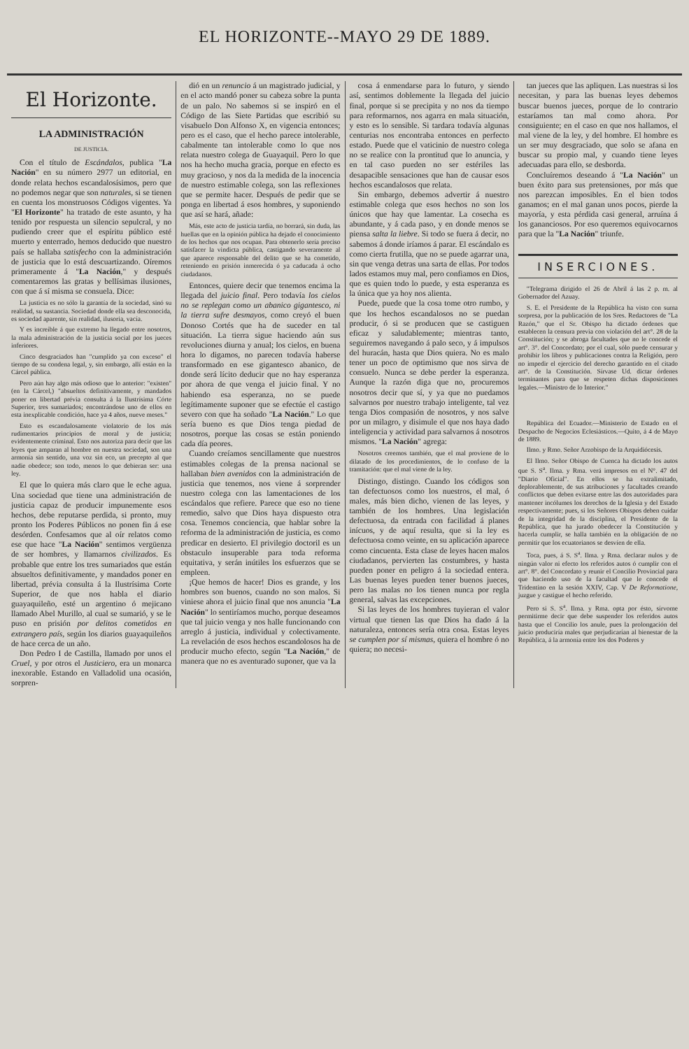EL HORIZONTE--MAYO 29 DE 1889.
El Horizonte.
LA ADMINISTRACIÓN
DE JUSTICIA.
Con el título de Escándalos, publica "La Nación" en su número 2977 un editorial, en donde relata hechos escandalosísimos, pero que no podemos negar que son naturales, si se tienen en cuenta los monstruosos Códigos vigentes. Ya "El Horizonte" ha tratado de este asunto, y ha tenido por respuesta un silencio sepulcral, y no pudiendo creer que el espíritu público esté muerto y enterrado, hemos deducido que nuestro país se hallaba satisfecho con la administración de justicia que lo está descuartizando. Oíremos primeramente á "La Nación," y después comentaremos las gratas y bellísimas ilusiones, con que á sí misma se consuela. Dice:
La justicia es no sólo la garantía de la sociedad, sinó su realidad, su sustancia. Sociedad donde ella sea desconocida, es sociedad aparente, sin realidad, ilusoria, vacía.
Y es increíble á que extremo ha llegado entre nosotros, la mala administración de la justicia social por los jueces inferiores.
Cinco desgraciados han "cumplido ya con exceso" el tiempo de su condena legal, y, sin embargo, allí están en la Cárcel pública.
Pero aún hay algo más odioso que lo anterior: "existen" (en la Cárcel,) "absueltos definitivamente, y mandados poner en libertad prévia consulta á la Ilustrísima Córte Superior, tres sumariados; encontrándose uno de ellos en esta inexplicable condición, hace ya 4 años, nueve meses."
Esto es escandalosamente violatorio de los más rudimentarios principios de moral y de justicia; evidentemente criminal. Esto nos autoriza para decir que las leyes que amparan al hombre en nuestra sociedad, son una armonía sin sentido, una voz sin eco, un precepto al que nadie obedece; son todo, menos lo que debieran ser: una ley.
El que lo quiera más claro que le eche agua. Una sociedad que tiene una administración de justicia capaz de producir impunemente esos hechos, debe reputarse perdida, si pronto, muy pronto los Poderes Públicos no ponen fin á ese desórden. Confesamos que al oír relatos como ese que hace "La Nación" sentimos vergüenza de ser hombres, y llamarnos civilizados. Es probable que entre los tres sumariados que están absueltos definitivamente, y mandados poner en libertad, prévia consulta á la Ilustrísima Corte Superior, de que nos habla el diario guayaquileño, esté un argentino ó mejicano llamado Abel Murillo, al cual se sumarió, y se le puso en prisión por delitos cometidos en extrangero país, según los diarios guayaquileños de hace cerca de un año.
Don Pedro I de Castilla, llamado por unos el Cruel, y por otros el Justiciero, era un monarca inexorable. Estando en Valladolid una ocasión, sorpren-
dió en un renuncio á un magistrado judicial, y en el acto mandó poner su cabeza sobre la punta de un palo. No sabemos si se inspiró en el Código de las Siete Partidas que escribió su visabuelo Don Alfonso X, en vigencia entonces; pero es el caso, que el hecho parece intolerable, cabalmente tan intolerable como lo que nos relata nuestro colega de Guayaquil. Pero lo que nos ha hecho mucha gracia, porque en efecto es muy gracioso, y nos da la medida de la inocencia de nuestro estimable colega, son las reflexiones que se permite hacer. Después de pedir que se ponga en libertad á esos hombres, y suponiendo que así se hará, añade:
Más, este acto de justicia tardía, no borrará, sin duda, las huellas que en la opinión pública ha dejado el conocimiento de los hechos que nos ocupan. Para obtenerlo sería preciso satisfacer la vindicta pública, castigando severamente al que aparece responsable del delito que se ha cometido, reteniendo en prisión inmerecida ó ya caducada á ocho ciudadanos.
Entonces, quiere decir que tenemos encima la llegada del juicio final. Pero todavía los cielos no se replegan como un abanico gigantesco, ni la tierra sufre desmayos, como creyó el buen Donoso Cortés que ha de suceder en tal situación. La tierra sigue haciendo aún sus revoluciones diurna y anual; los cielos, en buena hora lo digamos, no parecen todavía haberse transformado en ese gigantesco abanico, de donde será lícito deducir que no hay esperanza por ahora de que venga el juicio final. Y no habiendo esa esperanza, no se puede legítimamente suponer que se efectúe el castigo severo con que ha soñado "La Nación." Lo que sería bueno es que Dios tenga piedad de nosotros, porque las cosas se están poniendo cada día peores.
Cuando creíamos sencillamente que nuestros estimables colegas de la prensa nacional se hallaban bien avenidos con la administración de justicia que tenemos, nos viene á sorprender nuestro colega con las lamentaciones de los escándalos que refiere. Parece que eso no tiene remedio, salvo que Dios haya dispuesto otra cosa. Tenemos conciencia, que hablar sobre la reforma de la administración de justicia, es como predicar en desierto. El privilegio doctoril es un obstaculo insuperable para toda reforma equitativa, y serán inútiles los esfuerzos que se empleen.
¡Que hemos de hacer! Dios es grande, y los hombres son buenos, cuando no son malos. Si viniese ahora el juicio final que nos anuncia "La Nación" lo sentiríamos mucho, porque deseamos que tal juicio venga y nos halle funcionando con arreglo á justicia, individual y colectivamente. La revelación de esos hechos escandolosos ha de producir mucho efecto, según "La Nación," de manera que no es aventurado suponer, que va la
cosa á enmendarse para lo futuro, y siendo así, sentimos doblemente la llegada del juicio final, porque si se precipita y no nos da tiempo para reformarnos, nos agarra en mala situación, y esto es lo sensible. Si tardara todavía algunas centurias nos encontraba entonces en perfecto estado. Puede que el vaticinio de nuestro colega no se realice con la prontitud que lo anuncia, y en tal caso pueden no ser estériles las desapacible sensaciones que han de causar esos hechos escandalosos que relata.
Sin embargo, debemos advertir á nuestro estimable colega que esos hechos no son los únicos que hay que lamentar. La cosecha es abundante, y á cada paso, y en donde menos se piensa salta la liebre. Si todo se fuera á decir, no sabemos á donde iríamos á parar. El escándalo es como cierta frutilla, que no se puede agarrar una, sin que venga detras una sarta de ellas. Por todos lados estamos muy mal, pero confiamos en Dios, que es quien todo lo puede, y esta esperanza es la única que ya hoy nos alienta.
Puede, puede que la cosa tome otro rumbo, y que los hechos escandalosos no se puedan producir, ó si se producen que se castiguen eficaz y saludablemente; mientras tanto, seguiremos navegando á palo seco, y á impulsos del huracán, hasta que Dios quiera. No es malo tener un poco de optimismo que nos sirva de consuelo. Nunca se debe perder la esperanza. Aunque la razón diga que no, procuremos nosotros decir que sí, y ya que no puedamos salvarnos por nuestro trabajo inteligente, tal vez tenga Dios compasión de nosotros, y nos salve por un milagro, y disimule el que nos haya dado inteligencia y actividad para salvarnos á nosotros mismos. "La Nación" agrega:
Nosotros creemos también, que el mal proviene de lo dilatado de los procedimientos, de lo confuso de la tramitación: que el mal viene de la ley.
Distingo, distingo. Cuando los códigos son tan defectuosos como los nuestros, el mal, ó males, más bien dicho, vienen de las leyes, y también de los hombres. Una legislación defectuosa, da entrada con facilidad á planes inícuos, y de aquí resulta, que si la ley es defectuosa como veinte, en su aplicación aparece como cincuenta. Esta clase de leyes hacen malos ciudadanos, pervierten las costumbres, y hasta pueden poner en peligro á la sociedad entera. Las buenas leyes pueden tener buenos jueces, pero las malas no los tienen nunca por regla general, salvas las excepciones.
Si las leyes de los hombres tuyieran el valor virtual que tienen las que Dios ha dado á la naturaleza, entonces sería otra cosa. Estas leyes se cumplen por sí mismas, quiera el hombre ó no quiera; no necesi-
tan jueces que las apliquen. Las nuestras si los necesitan, y para las buenas leyes debemos buscar buenos jueces, porque de lo contrario estaríamos tan mal como ahora. Por consiguiente; en el caso en que nos hallamos, el mal viene de la ley, y del hombre. El hombre es un ser muy desgraciado, que solo se afana en buscar su propio mal, y cuando tiene leyes adecuadas para ello, se desborda.
Concluíremos deseando á "La Nación" un buen éxito para sus pretensiones, por más que nos parezcan imposibles. En el bien todos ganamos; en el mal ganan unos pocos, pierde la mayoría, y esta pérdida casi general, arruína á los gananciosos. Por eso queremos equivocarnos para que la "La Nación" triunfe.
INSERCIONES.
"Telegrama dirigido el 26 de Abril á las 2 p. m. al Gobernador del Azuay.
S. E. el Presidente de la República ha visto con suma sorpresa, por la publicación de los Sres. Redactores de "La Razón," que el Sr. Obispo ha dictado órdenes que establecen la censura previa con violación del art°. 28 de la Constitución; y se abroga facultades que no le concede el art°. 3°. del Concordato; por el cual, sólo puede censurar y prohibir los libros y publicaciones contra la Religión, pero no impedir el ejercicio del derecho garantido en el citado art°. de la Constitución. Sírvase Ud. dictar órdenes terminantes para que se respeten dichas disposiciones legales.—Ministro de lo Interior."
República del Ecuador.—Ministerio de Estado en el Despacho de Negocios Eclesiásticos.—Quito, á 4 de Mayo de 1889.
Ilmo. y Rmo. Señor Arzobispo de la Arquidiócesis.
El Ilmo. Señor Obispo de Cuenca ha dictado los autos que S. S<sup>a</sup>. Ilma. y Rma. verá impresos en el N°. 47 del "Diario Oficial". En ellos se ha extralimitado, deplorablemente, de sus atribuciones y facultades creando conflictos que deben evitarse entre las dos autoridades para mantener incólumes los derechos de la Iglesia y del Estado respectivamente; pues, si los Señores Obispos deben cuidar de la integridad de la disciplina, el Presidente de la República, que ha jurado obedecer la Constitución y hacerla cumplir, se halla también en la obligación de no permitir que los ecuatorianos se desvíen de ella.
Toca, pues, á S. S<sup>a</sup>. Ilma. y Rma. declarar nulos y de ningún valor ni efecto los referidos autos ó cumplir con el art°. 8°. del Concordato y reunir el Concilio Provincial para que haciendo uso de la facultad que le concede el Tridentino en la sesión XXIV, Cap. V De Reformatione, juzgue y castigue el hecho referido.
Pero si S. S<sup>a</sup>. Ilma. y Rma. opta por ésto, sírvome permitirme decir que debe suspender los referidos autos hasta que el Concilio los anule, pues la prolongación del juicio produciría males que perjudicarían al bienestar de la República, á la armonía entre los dos Poderes y